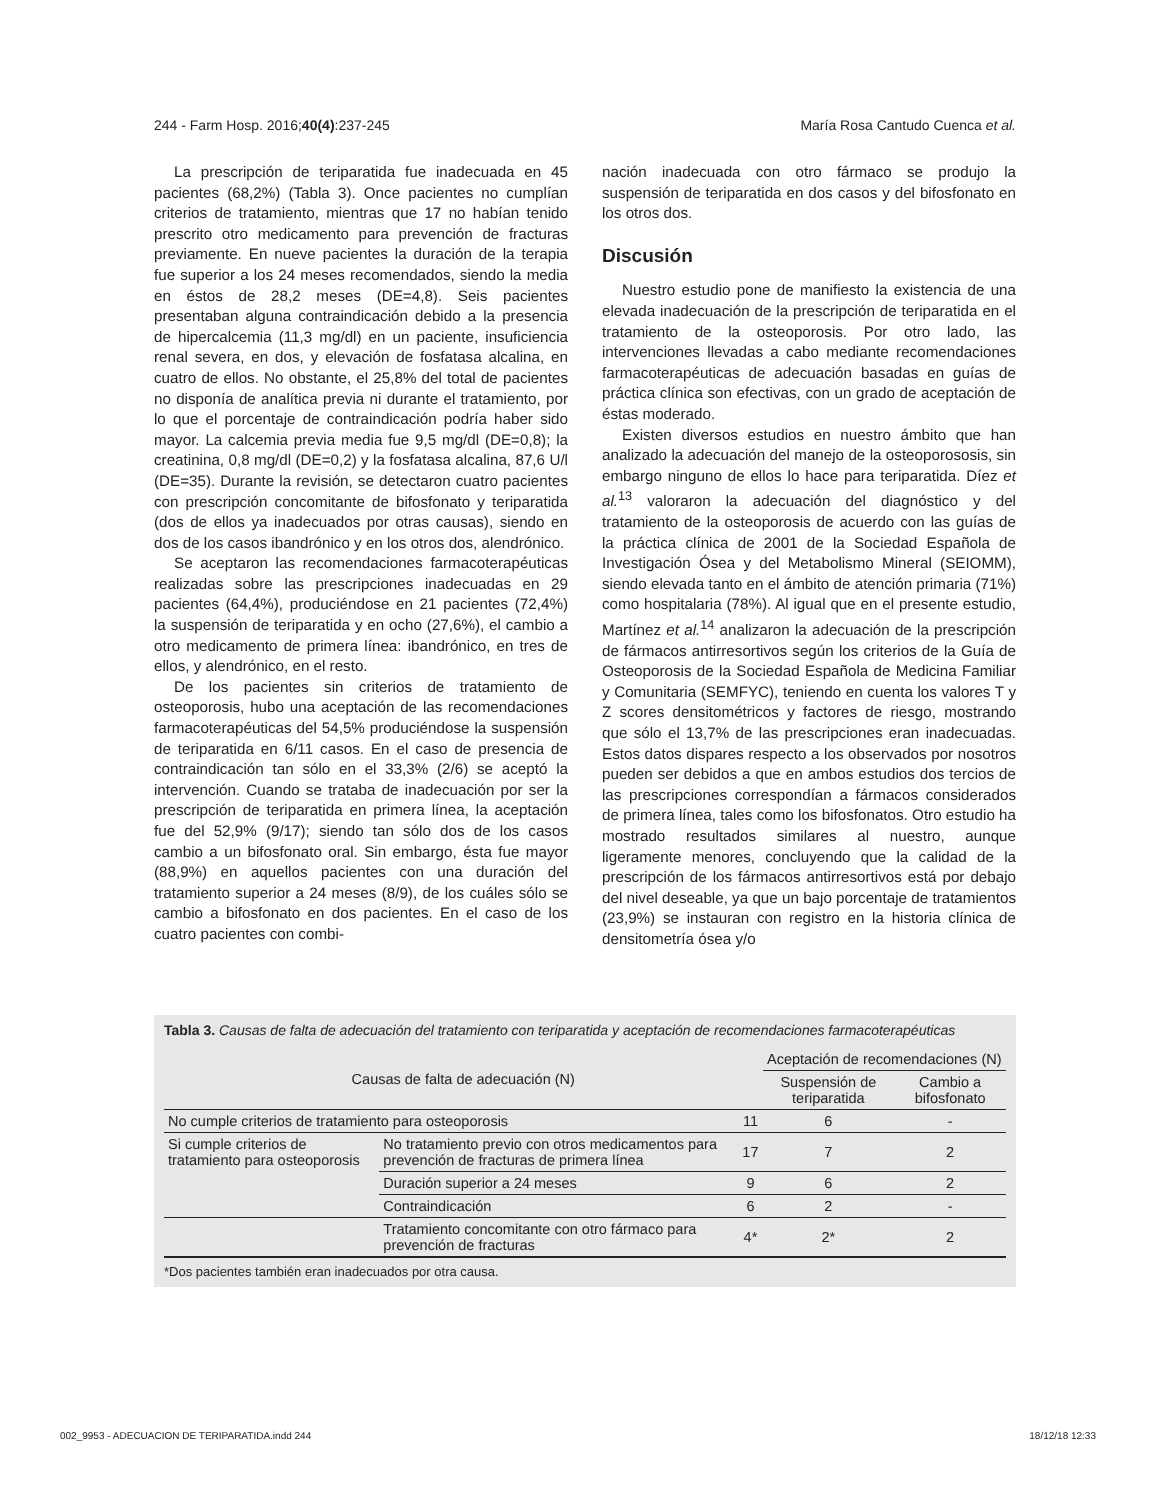244 - Farm Hosp. 2016;40(4):237-245 María Rosa Cantudo Cuenca et al.
La prescripción de teriparatida fue inadecuada en 45 pacientes (68,2%) (Tabla 3). Once pacientes no cumplían criterios de tratamiento, mientras que 17 no habían tenido prescrito otro medicamento para prevención de fracturas previamente. En nueve pacientes la duración de la terapia fue superior a los 24 meses recomendados, siendo la media en éstos de 28,2 meses (DE=4,8). Seis pacientes presentaban alguna contraindicación debido a la presencia de hipercalcemia (11,3 mg/dl) en un paciente, insuficiencia renal severa, en dos, y elevación de fosfatasa alcalina, en cuatro de ellos. No obstante, el 25,8% del total de pacientes no disponía de analítica previa ni durante el tratamiento, por lo que el porcentaje de contraindicación podría haber sido mayor. La calcemia previa media fue 9,5 mg/dl (DE=0,8); la creatinina, 0,8 mg/dl (DE=0,2) y la fosfatasa alcalina, 87,6 U/l (DE=35). Durante la revisión, se detectaron cuatro pacientes con prescripción concomitante de bifosfonato y teriparatida (dos de ellos ya inadecuados por otras causas), siendo en dos de los casos ibandrónico y en los otros dos, alendrónico.
Se aceptaron las recomendaciones farmacoterapéuticas realizadas sobre las prescripciones inadecuadas en 29 pacientes (64,4%), produciéndose en 21 pacientes (72,4%) la suspensión de teriparatida y en ocho (27,6%), el cambio a otro medicamento de primera línea: ibandrónico, en tres de ellos, y alendrónico, en el resto.
De los pacientes sin criterios de tratamiento de osteoporosis, hubo una aceptación de las recomendaciones farmacoterapéuticas del 54,5% produciéndose la suspensión de teriparatida en 6/11 casos. En el caso de presencia de contraindicación tan sólo en el 33,3% (2/6) se aceptó la intervención. Cuando se trataba de inadecuación por ser la prescripción de teriparatida en primera línea, la aceptación fue del 52,9% (9/17); siendo tan sólo dos de los casos cambio a un bifosfonato oral. Sin embargo, ésta fue mayor (88,9%) en aquellos pacientes con una duración del tratamiento superior a 24 meses (8/9), de los cuáles sólo se cambio a bifosfonato en dos pacientes. En el caso de los cuatro pacientes con combi-
nación inadecuada con otro fármaco se produjo la suspensión de teriparatida en dos casos y del bifosfonato en los otros dos.
Discusión
Nuestro estudio pone de manifiesto la existencia de una elevada inadecuación de la prescripción de teriparatida en el tratamiento de la osteoporosis. Por otro lado, las intervenciones llevadas a cabo mediante recomendaciones farmacoterapéuticas de adecuación basadas en guías de práctica clínica son efectivas, con un grado de aceptación de éstas moderado.
Existen diversos estudios en nuestro ámbito que han analizado la adecuación del manejo de la osteoporososis, sin embargo ninguno de ellos lo hace para teriparatida. Díez et al.<sup>13</sup> valoraron la adecuación del diagnóstico y del tratamiento de la osteoporosis de acuerdo con las guías de la práctica clínica de 2001 de la Sociedad Española de Investigación Ósea y del Metabolismo Mineral (SEIOMM), siendo elevada tanto en el ámbito de atención primaria (71%) como hospitalaria (78%). Al igual que en el presente estudio, Martínez et al.<sup>14</sup> analizaron la adecuación de la prescripción de fármacos antirresortivos según los criterios de la Guía de Osteoporosis de la Sociedad Española de Medicina Familiar y Comunitaria (SEMFYC), teniendo en cuenta los valores T y Z scores densitométricos y factores de riesgo, mostrando que sólo el 13,7% de las prescripciones eran inadecuadas. Estos datos dispares respecto a los observados por nosotros pueden ser debidos a que en ambos estudios dos tercios de las prescripciones correspondían a fármacos considerados de primera línea, tales como los bifosfonatos. Otro estudio ha mostrado resultados similares al nuestro, aunque ligeramente menores, concluyendo que la calidad de la prescripción de los fármacos antirresortivos está por debajo del nivel deseable, ya que un bajo porcentaje de tratamientos (23,9%) se instauran con registro en la historia clínica de densitometría ósea y/o
Tabla 3. Causas de falta de adecuación del tratamiento con teriparatida y aceptación de recomendaciones farmacoterapéuticas
| Causas de falta de adecuación (N) | | | Aceptación de recomendaciones (N) | |
| --- | --- | --- | --- | --- |
| | | | Suspensión de teriparatida | Cambio a bifosfonato |
| No cumple criterios de tratamiento para osteoporosis | | 11 | 6 | - |
| Si cumple criterios de tratamiento para osteoporosis | No tratamiento previo con otros medicamentos para prevención de fracturas de primera línea | 17 | 7 | 2 |
| | Duración superior a 24 meses | 9 | 6 | 2 |
| | Contraindicación | 6 | 2 | - |
| | Tratamiento concomitante con otro fármaco para prevención de fracturas | 4* | 2* | 2 |
*Dos pacientes también eran inadecuados por otra causa.
002_9953 - ADECUACION DE TERIPARATIDA.indd 244 18/12/18 12:33